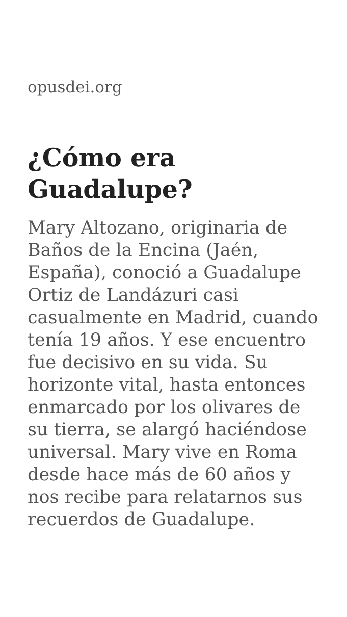opusdei.org
¿Cómo era Guadalupe?
Mary Altozano, originaria de Baños de la Encina (Jaén, España), conoció a Guadalupe Ortiz de Landázuri casi casualmente en Madrid, cuando tenía 19 años. Y ese encuentro fue decisivo en su vida. Su horizonte vital, hasta entonces enmarcado por los olivares de su tierra, se alargó haciéndose universal. Mary vive en Roma desde hace más de 60 años y nos recibe para relatarnos sus recuerdos de Guadalupe.